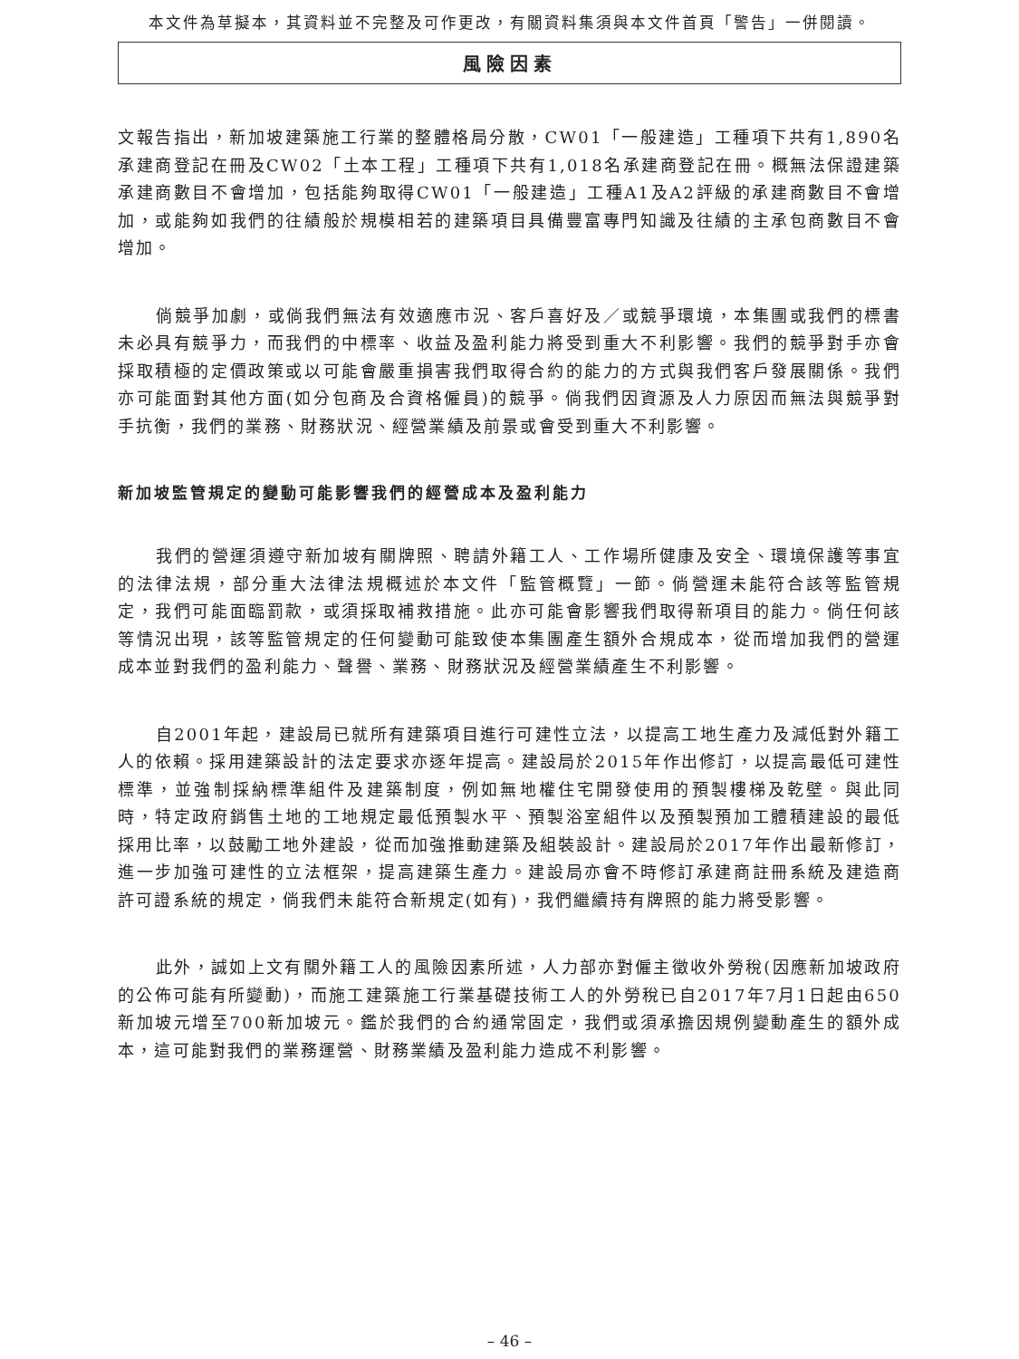本文件為草擬本，其資料並不完整及可作更改，有關資料集須與本文件首頁「警告」一併閱讀。
風險因素
文報告指出，新加坡建築施工行業的整體格局分散，CW01「一般建造」工種項下共有1,890名承建商登記在冊及CW02「土本工程」工種項下共有1,018名承建商登記在冊。概無法保證建築承建商數目不會增加，包括能夠取得CW01「一般建造」工種A1及A2評級的承建商數目不會增加，或能夠如我們的往績般於規模相若的建築項目具備豐富專門知識及往績的主承包商數目不會增加。
倘競爭加劇，或倘我們無法有效適應市況、客戶喜好及／或競爭環境，本集團或我們的標書未必具有競爭力，而我們的中標率、收益及盈利能力將受到重大不利影響。我們的競爭對手亦會採取積極的定價政策或以可能會嚴重損害我們取得合約的能力的方式與我們客戶發展關係。我們亦可能面對其他方面(如分包商及合資格僱員)的競爭。倘我們因資源及人力原因而無法與競爭對手抗衡，我們的業務、財務狀況、經營業績及前景或會受到重大不利影響。
新加坡監管規定的變動可能影響我們的經營成本及盈利能力
我們的營運須遵守新加坡有關牌照、聘請外籍工人、工作場所健康及安全、環境保護等事宜的法律法規，部分重大法律法規概述於本文件「監管概覽」一節。倘營運未能符合該等監管規定，我們可能面臨罰款，或須採取補救措施。此亦可能會影響我們取得新項目的能力。倘任何該等情況出現，該等監管規定的任何變動可能致使本集團產生額外合規成本，從而增加我們的營運成本並對我們的盈利能力、聲譽、業務、財務狀況及經營業績產生不利影響。
自2001年起，建設局已就所有建築項目進行可建性立法，以提高工地生產力及減低對外籍工人的依賴。採用建築設計的法定要求亦逐年提高。建設局於2015年作出修訂，以提高最低可建性標準，並強制採納標準組件及建築制度，例如無地權住宅開發使用的預製樓梯及乾壁。與此同時，特定政府銷售土地的工地規定最低預製水平、預製浴室組件以及預製預加工體積建設的最低採用比率，以鼓勵工地外建設，從而加強推動建築及組裝設計。建設局於2017年作出最新修訂，進一步加強可建性的立法框架，提高建築生產力。建設局亦會不時修訂承建商註冊系統及建造商許可證系統的規定，倘我們未能符合新規定(如有)，我們繼續持有牌照的能力將受影響。
此外，誠如上文有關外籍工人的風險因素所述，人力部亦對僱主徵收外勞稅(因應新加坡政府的公佈可能有所變動)，而施工建築施工行業基礎技術工人的外勞稅已自2017年7月1日起由650新加坡元增至700新加坡元。鑑於我們的合約通常固定，我們或須承擔因規例變動產生的額外成本，這可能對我們的業務運營、財務業績及盈利能力造成不利影響。
– 46 –